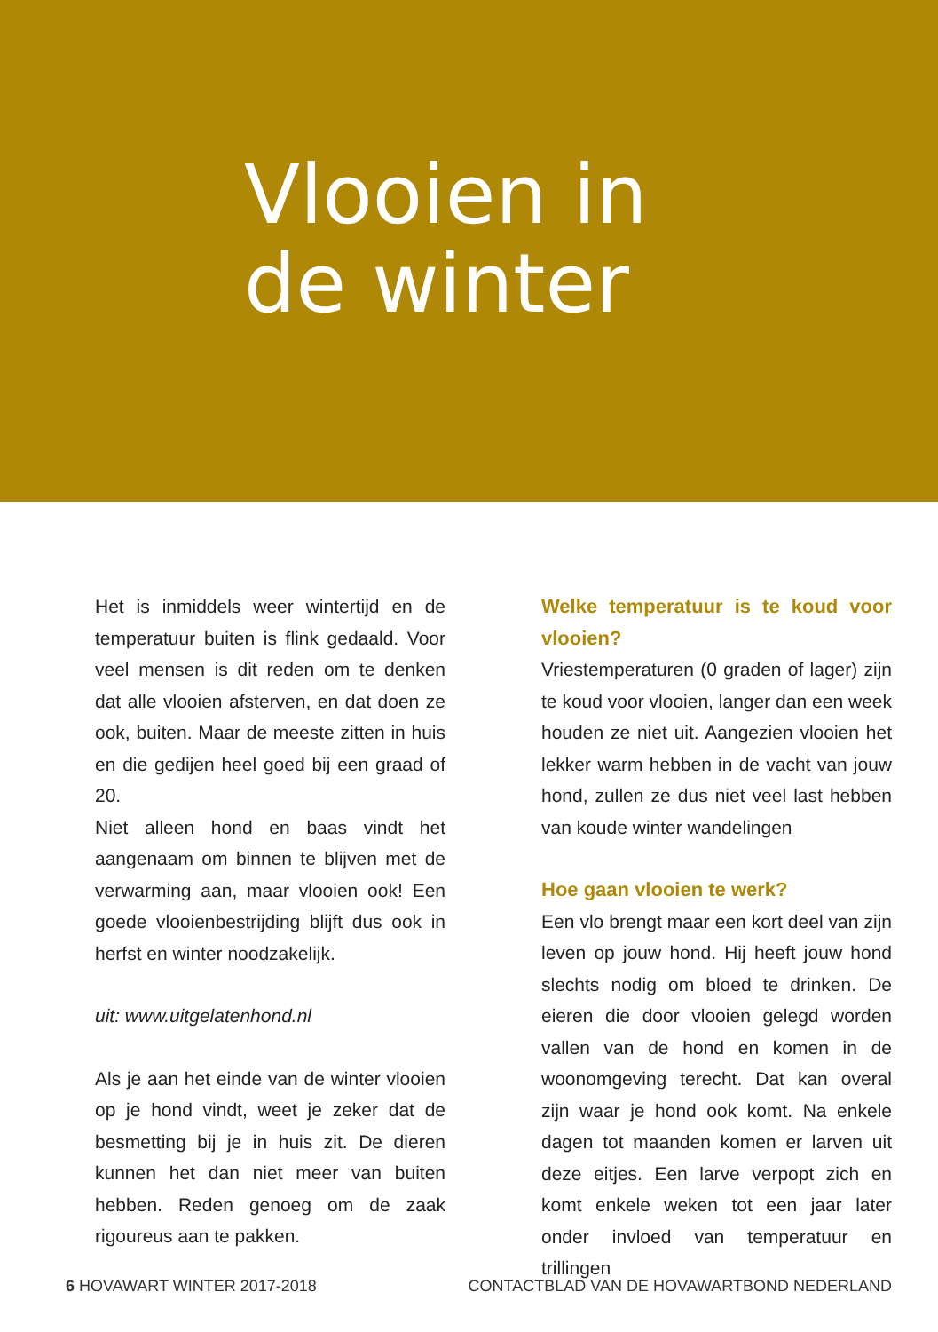Vlooien in
de winter
Het is inmiddels weer wintertijd en de temperatuur buiten is flink gedaald. Voor veel mensen is dit reden om te denken dat alle vlooien afsterven, en dat doen ze ook, buiten. Maar de meeste zitten in huis en die gedijen heel goed bij een graad of 20.
Niet alleen hond en baas vindt het aangenaam om binnen te blijven met de verwarming aan, maar vlooien ook! Een goede vlooienbestrijding blijft dus ook in herfst en winter noodzakelijk.
uit: www.uitgelatenhond.nl
Als je aan het einde van de winter vlooien op je hond vindt, weet je zeker dat de besmetting bij je in huis zit. De dieren kunnen het dan niet meer van buiten hebben. Reden genoeg om de zaak rigoureus aan te pakken.
Welke temperatuur is te koud voor vlooien?
Vriestemperaturen (0 graden of lager) zijn te koud voor vlooien, langer dan een week houden ze niet uit. Aangezien vlooien het lekker warm hebben in de vacht van jouw hond, zullen ze dus niet veel last hebben van koude winter wandelingen
Hoe gaan vlooien te werk?
Een vlo brengt maar een kort deel van zijn leven op jouw hond. Hij heeft jouw hond slechts nodig om bloed te drinken. De eieren die door vlooien gelegd worden vallen van de hond en komen in de woonomgeving terecht. Dat kan overal zijn waar je hond ook komt. Na enkele dagen tot maanden komen er larven uit deze eitjes. Een larve verpopt zich en komt enkele weken tot een jaar later onder invloed van temperatuur en trillingen
6 HOVAWART WINTER 2017-2018 CONTACTBLAD VAN DE HOVAWARTBOND NEDERLAND